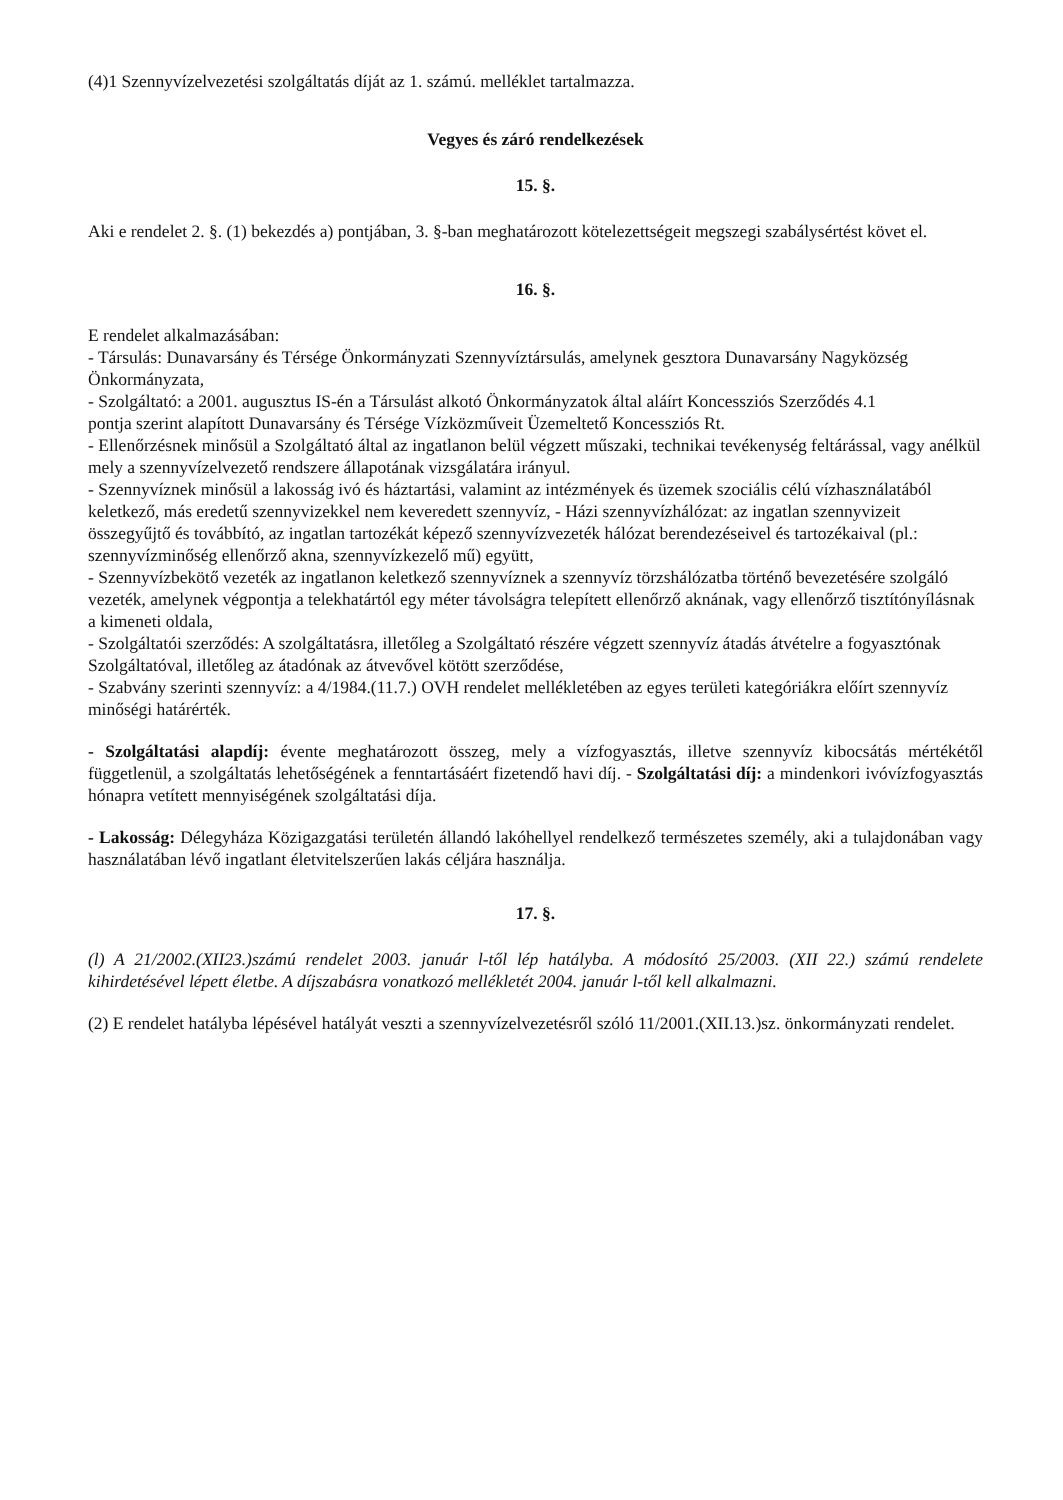(4)1 Szennyvízelvezetési szolgáltatás díját az 1. számú. melléklet tartalmazza.
Vegyes és záró rendelkezések
15. §.
Aki e rendelet 2. §. (1) bekezdés a) pontjában, 3. §-ban meghatározott kötelezettségeit megszegi szabálysértést követ el.
16. §.
E rendelet alkalmazásában:
- Társulás: Dunavarsány és Térsége Önkormányzati Szennyvíztársulás, amelynek gesztora Dunavarsány Nagyközség Önkormányzata,
- Szolgáltató: a 2001. augusztus IS-én a Társulást alkotó Önkormányzatok által aláírt Koncessziós Szerződés 4.1
pontja szerint alapított Dunavarsány és Térsége Vízközműveit Üzemeltető Koncessziós Rt.
- Ellenőrzésnek minősül a Szolgáltató által az ingatlanon belül végzett műszaki, technikai tevékenység feltárással, vagy anélkül mely a szennyvízelvezető rendszere állapotának vizsgálatára irányul.
- Szennyvíznek minősül a lakosság ivó és háztartási, valamint az intézmények és üzemek szociális célú vízhasználatából keletkező, más eredetű szennyvizekkel nem keveredett szennyvíz, - Házi szennyvízhálózat: az ingatlan szennyvizeit összegyűjtő és továbbító, az ingatlan tartozékát képező szennyvízvezeték hálózat berendezéseivel és tartozékaival (pl.: szennyvízminőség ellenőrző akna, szennyvízkezelő mű) együtt,
- Szennyvízbekötő vezeték az ingatlanon keletkező szennyvíznek a szennyvíz törzshálózatba történő bevezetésére szolgáló vezeték, amelynek végpontja a telekhatártól egy méter távolságra telepített ellenőrző aknának, vagy ellenőrző tisztítónyílásnak a kimeneti oldala,
- Szolgáltatói szerződés: A szolgáltatásra, illetőleg a Szolgáltató részére végzett szennyvíz átadás átvételre a fogyasztónak Szolgáltatóval, illetőleg az átadónak az átvevővel kötött szerződése,
- Szabvány szerinti szennyvíz: a 4/1984.(11.7.) OVH rendelet mellékletében az egyes területi kategóriákra előírt szennyvíz minőségi határérték.
- Szolgáltatási alapdíj: évente meghatározott összeg, mely a vízfogyasztás, illetve szennyvíz kibocsátás mértékétől függetlenül, a szolgáltatás lehetőségének a fenntartásáért fizetendő havi díj. - Szolgáltatási díj: a mindenkori ivóvízfogyasztás hónapra vetített mennyiségének szolgáltatási díja.
- Lakosság: Délegyháza Közigazgatási területén állandó lakóhellyel rendelkező természetes személy, aki a tulajdonában vagy használatában lévő ingatlant életvitelszerűen lakás céljára használja.
17. §.
(l) A 21/2002.(XII23.)számú rendelet 2003. január l-től lép hatályba. A módosító 25/2003. (XII 22.) számú rendelete kihirdetésével lépett életbe. A díjszabásra vonatkozó mellékletét 2004. január l-től kell alkalmazni.
(2) E rendelet hatályba lépésével hatályát veszti a szennyvízelvezetésről szóló 11/2001.(XII.13.)sz. önkormányzati rendelet.